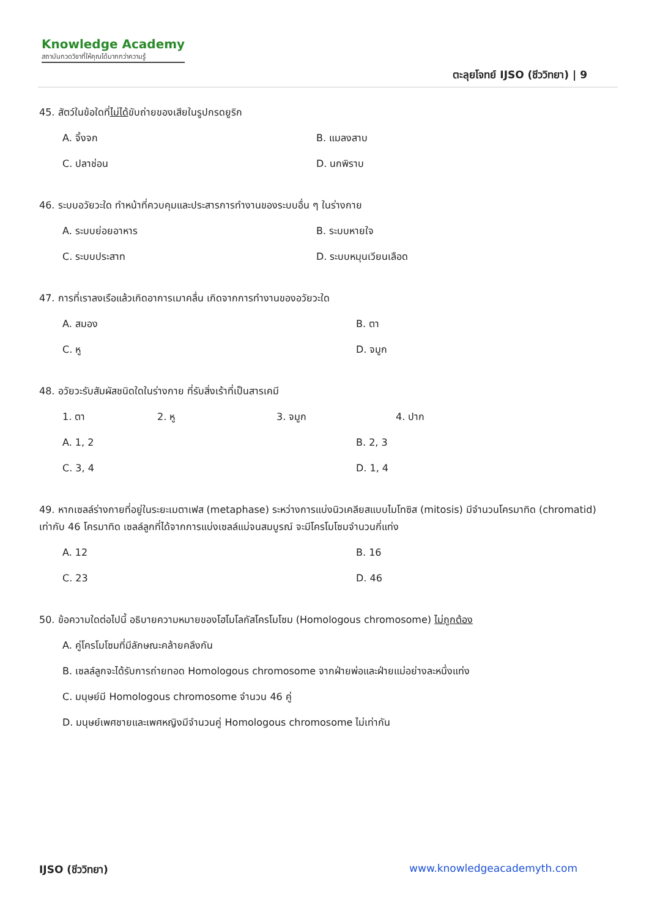Knowledge Academy
สถาบันกวดวิชาที่ให้คุณได้มากกว่าความรู้
ตะลุยโจทย์ IJSO (ชีววิทยา) | 9
45. สัตว์ในข้อใดที่ไม่ได้ขับถ่ายของเสียในรูปกรดยูริก
A. จิ้งจก B. แมลงสาบ C. ปลาช่อน D. นกพิราบ
46. ระบบอวัยวะใด ทำหน้าที่ควบคุมและประสารการทำงานของระบบอื่น ๆ ในร่างกาย
A. ระบบย่อยอาหาร B. ระบบหายใจ C. ระบบประสาท D. ระบบหมุนเวียนเลือด
47. การที่เราลงเรือแล้วเกิดอาการเมาคลื่น เกิดจากการทำงานของอวัยวะใด
A. สมอง B. ตา C. หู D. จมูก
48. อวัยวะรับสัมผัสชนิดใดในร่างกาย ที่รับสิ่งเร้าที่เป็นสารเคมี
1. ตา 2. หู 3. จมูก 4. ปาก
A. 1, 2 B. 2, 3 C. 3, 4 D. 1, 4
49. หากเซลล์ร่างกายที่อยู่ในระยะเมตาเฟส (metaphase) ระหว่างการแบ่งนิวเคลียสแบบไมโทซิส (mitosis) มีจำนวนโครมาทิด (chromatid) เท่ากับ 46 โครมาทิด เซลล์ลูกที่ได้จากการแบ่งเซลล์แม่จนสมบูรณ์ จะมีโครโมโซมจำนวนกี่แท่ง
A. 12 B. 16 C. 23 D. 46
50. ข้อความใดต่อไปนี้ อธิบายความหมายของโฮโมโลกัสโครโมโซม (Homologous chromosome) ไม่ถูกต้อง
A. คู่โครโมโซมที่มีลักษณะคล้ายคลึงกัน
B. เซลล์ลูกจะได้รับการถ่ายทอด Homologous chromosome จากฝ่ายพ่อและฝ่ายแม่อย่างละหนึ่งแท่ง
C. มนุษย์มี Homologous chromosome จำนวน 46 คู่
D. มนุษย์เพศชายและเพศหญิงมีจำนวนคู่ Homologous chromosome ไม่เท่ากัน
IJSO (ชีววิทยา) www.knowledgeacademyth.com